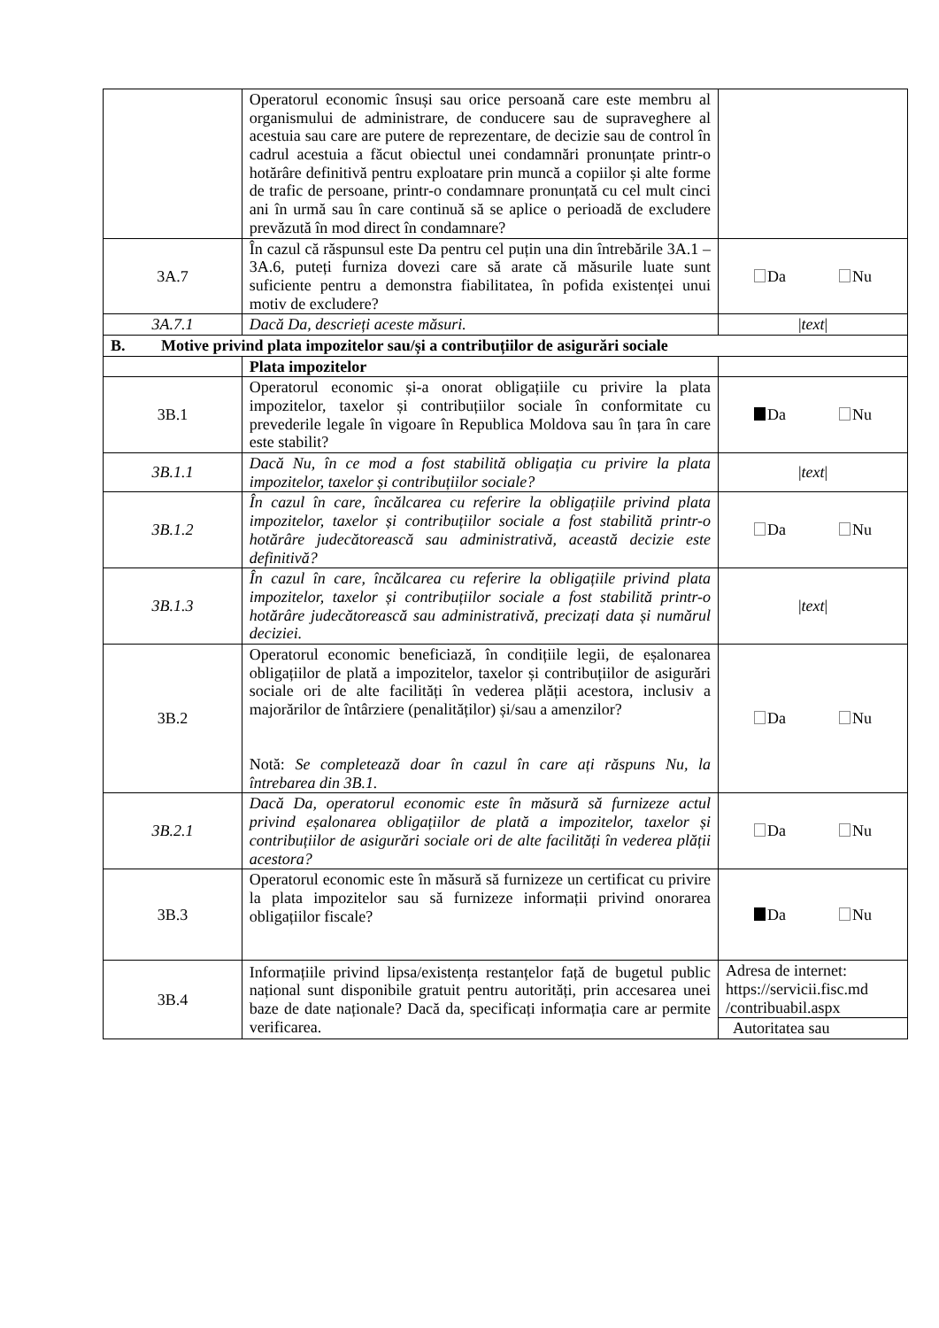| | Operatorul economic însuși sau orice persoană care este membru al organismului de administrare, de conducere sau de supraveghere al acestuia sau care are putere de reprezentare, de decizie sau de control în cadrul acestuia a făcut obiectul unei condamnări pronunțate printr-o hotărâre definitivă pentru exploatare prin muncă a copiilor și alte forme de trafic de persoane, printr-o condamnare pronunțată cu cel mult cinci ani în urmă sau în care continuă să se aplice o perioadă de excludere prevăzută în mod direct în condamnare? | |
| 3A.7 | În cazul că răspunsul este Da pentru cel puțin una din întrebările 3A.1 – 3A.6, puteți furniza dovezi care să arate că măsurile luate sunt suficiente pentru a demonstra fiabilitatea, în pofida existenței unui motiv de excludere? | Da Nu |
| 3A.7.1 | Dacă Da, descrieți aceste măsuri. | / text / |
| B. Motive privind plata impozitelor sau/și a contribuțiilor de asigurări sociale | | |
| | Plata impozitelor | |
| 3B.1 | Operatorul economic și-a onorat obligațiile cu privire la plata impozitelor, taxelor și contribuțiilor sociale în conformitate cu prevederile legale în vigoare în Republica Moldova sau în țara în care este stabilit? | Da Nu |
| 3B.1.1 | Dacă Nu, în ce mod a fost stabilită obligația cu privire la plata impozitelor, taxelor și contribuțiilor sociale? | / text / |
| 3B.1.2 | În cazul în care, încălcarea cu referire la obligațiile privind plata impozitelor, taxelor și contribuțiilor sociale a fost stabilită printr-o hotărâre judecătorească sau administrativă, această decizie este definitivă? | Da Nu |
| 3B.1.3 | În cazul în care, încălcarea cu referire la obligațiile privind plata impozitelor, taxelor și contribuțiilor sociale a fost stabilită printr-o hotărâre judecătorească sau administrativă, precizați data și numărul deciziei. | / text / |
| 3B.2 | Operatorul economic beneficiază, în condițiile legii, de eșalonarea obligațiilor de plată a impozitelor, taxelor și contribuțiilor de asigurări sociale ori de alte facilități în vederea plății acestora, inclusiv a majorărilor de întârziere (penalităților) și/sau a amenzilor? Notă: Se completează doar în cazul în care ați răspuns Nu, la întrebarea din 3B.1. | Da Nu |
| 3B.2.1 | Dacă Da, operatorul economic este în măsură să furnizeze actul privind eșalonarea obligațiilor de plată a impozitelor, taxelor și contribuțiilor de asigurări sociale ori de alte facilități în vederea plății acestora? | Da Nu |
| 3B.3 | Operatorul economic este în măsură să furnizeze un certificat cu privire la plata impozitelor sau să furnizeze informații privind onorarea obligațiilor fiscale? | Da Nu |
| 3B.4 | Informațiile privind lipsa/existența restanțelor față de bugetul public național sunt disponibile gratuit pentru autorități, prin accesarea unei baze de date naționale? Dacă da, specificați informația care ar permite verificarea. | Adresa de internet: https://servicii.fisc.md /contribuabil.aspx Autoritatea sau |